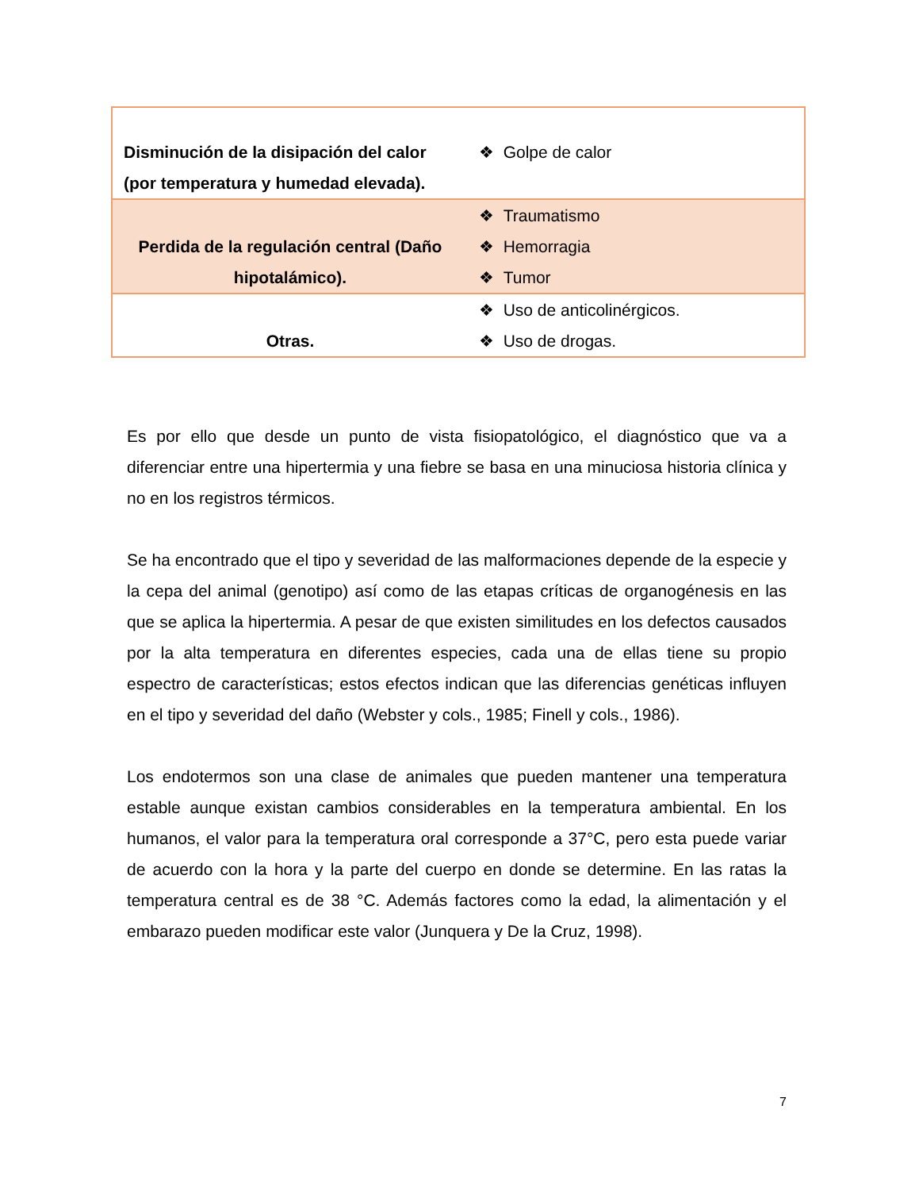| Disminución de la disipación del calor (por temperatura y humedad elevada). | ❖ Golpe de calor |
| Perdida de la regulación central (Daño hipotalámico). | ❖ Traumatismo ❖ Hemorragia ❖ Tumor |
| Otras. | ❖ Uso de anticolinérgicos. ❖ Uso de drogas. |
Es por ello que desde un punto de vista fisiopatológico, el diagnóstico que va a diferenciar entre una hipertermia y una fiebre se basa en una minuciosa historia clínica y no en los registros térmicos.
Se ha encontrado que el tipo y severidad de las malformaciones depende de la especie y la cepa del animal (genotipo) así como de las etapas críticas de organogénesis en las que se aplica la hipertermia. A pesar de que existen similitudes en los defectos causados por la alta temperatura en diferentes especies, cada una de ellas tiene su propio espectro de características; estos efectos indican que las diferencias genéticas influyen en el tipo y severidad del daño (Webster y cols., 1985; Finell y cols., 1986).
Los endotermos son una clase de animales que pueden mantener una temperatura estable aunque existan cambios considerables en la temperatura ambiental. En los humanos, el valor para la temperatura oral corresponde a 37°C, pero esta puede variar de acuerdo con la hora y la parte del cuerpo en donde se determine. En las ratas la temperatura central es de 38 °C. Además factores como la edad, la alimentación y el embarazo pueden modificar este valor (Junquera y De la Cruz, 1998).
7